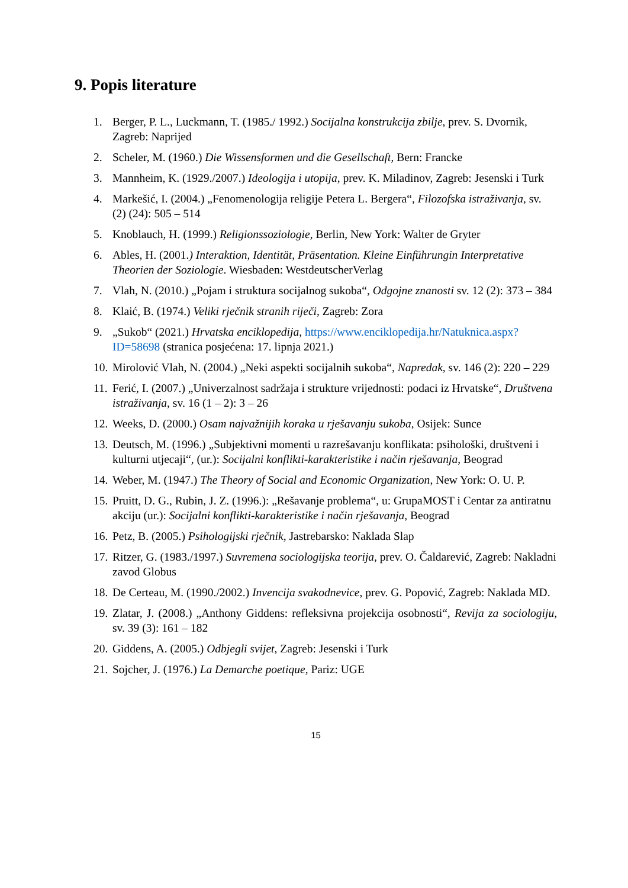9. Popis literature
1. Berger, P. L., Luckmann, T. (1985./ 1992.) Socijalna konstrukcija zbilje, prev. S. Dvornik, Zagreb: Naprijed
2. Scheler, M. (1960.) Die Wissensformen und die Gesellschaft, Bern: Francke
3. Mannheim, K. (1929./2007.) Ideologija i utopija, prev. K. Miladinov, Zagreb: Jesenski i Turk
4. Markešić, I. (2004.) „Fenomenologija religije Petera L. Bergera“, Filozofska istraživanja, sv. (2) (24): 505 – 514
5. Knoblauch, H. (1999.) Religionssoziologie, Berlin, New York: Walter de Gryter
6. Ables, H. (2001.) Interaktion, Identität, Präsentation. Kleine Einführungin Interpretative Theorien der Soziologie. Wiesbaden: WestdeutscherVerlag
7. Vlah, N. (2010.) „Pojam i struktura socijalnog sukoba“, Odgojne znanosti sv. 12 (2): 373 – 384
8. Klaić, B. (1974.) Veliki rječnik stranih riječi, Zagreb: Zora
9. „Sukob“ (2021.) Hrvatska enciklopedija, https://www.enciklopedija.hr/Natuknica.aspx?ID=58698 (stranica posjećena: 17. lipnja 2021.)
10. Mirolović Vlah, N. (2004.) „Neki aspekti socijalnih sukoba“, Napredak, sv. 146 (2): 220 – 229
11. Ferić, I. (2007.) „Univerzalnost sadržaja i strukture vrijednosti: podaci iz Hrvatske“, Društvena istraživanja, sv. 16 (1 – 2): 3 – 26
12. Weeks, D. (2000.) Osam najvažnijih koraka u rješavanju sukoba, Osijek: Sunce
13. Deutsch, M. (1996.) „Subjektivni momenti u razrešavanju konflikata: psihološki, društveni i kulturni utjecaji“, (ur.): Socijalni konflikti-karakteristike i način rješavanja, Beograd
14. Weber, M. (1947.) The Theory of Social and Economic Organization, New York: O. U. P.
15. Pruitt, D. G., Rubin, J. Z. (1996.): „Rešavanje problema“, u: GrupaMOST i Centar za antiratnu akciju (ur.): Socijalni konflikti-karakteristike i način rješavanja, Beograd
16. Petz, B. (2005.) Psihologijski rječnik, Jastrebarsko: Naklada Slap
17. Ritzer, G. (1983./1997.) Suvremena sociologijska teorija, prev. O. Čaldarević, Zagreb: Nakladni zavod Globus
18. De Certeau, M. (1990./2002.) Invencija svakodnevice, prev. G. Popović, Zagreb: Naklada MD.
19. Zlatar, J. (2008.) „Anthony Giddens: refleksivna projekcija osobnosti“, Revija za sociologiju, sv. 39 (3): 161 – 182
20. Giddens, A. (2005.) Odbjegli svijet, Zagreb: Jesenski i Turk
21. Sojcher, J. (1976.) La Demarche poetique, Pariz: UGE
15